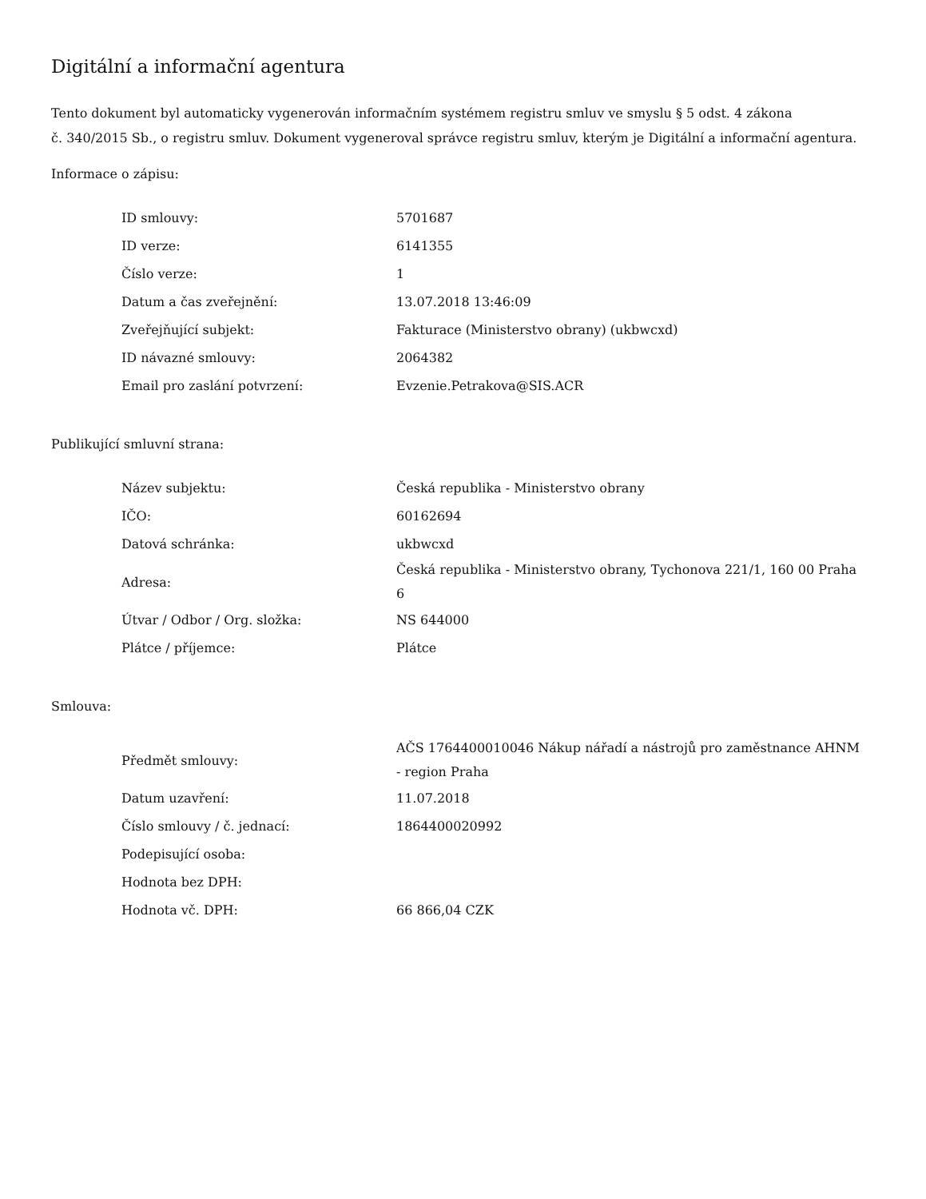Digitální a informační agentura
Tento dokument byl automaticky vygenerován informačním systémem registru smluv ve smyslu § 5 odst. 4 zákona
č. 340/2015 Sb., o registru smluv. Dokument vygeneroval správce registru smluv, kterým je Digitální a informační agentura.
Informace o zápisu:
| ID smlouvy: | 5701687 |
| ID verze: | 6141355 |
| Číslo verze: | 1 |
| Datum a čas zveřejnění: | 13.07.2018 13:46:09 |
| Zveřejňující subjekt: | Fakturace (Ministerstvo obrany) (ukbwcxd) |
| ID návazné smlouvy: | 2064382 |
| Email pro zaslání potvrzení: | Evzenie.Petrakova@SIS.ACR |
Publikující smluvní strana:
| Název subjektu: | Česká republika - Ministerstvo obrany |
| IČO: | 60162694 |
| Datová schránka: | ukbwcxd |
| Adresa: | Česká republika - Ministerstvo obrany, Tychonova 221/1, 160 00 Praha 6 |
| Útvar / Odbor / Org. složka: | NS 644000 |
| Plátce / příjemce: | Plátce |
Smlouva:
| Předmět smlouvy: | AČS 1764400010046 Nákup nářadí a nástrojů pro zaměstnance AHNM - region Praha |
| Datum uzavření: | 11.07.2018 |
| Číslo smlouvy / č. jednací: | 1864400020992 |
| Podepisující osoba: | |
| Hodnota bez DPH: | |
| Hodnota vč. DPH: | 66 866,04 CZK |